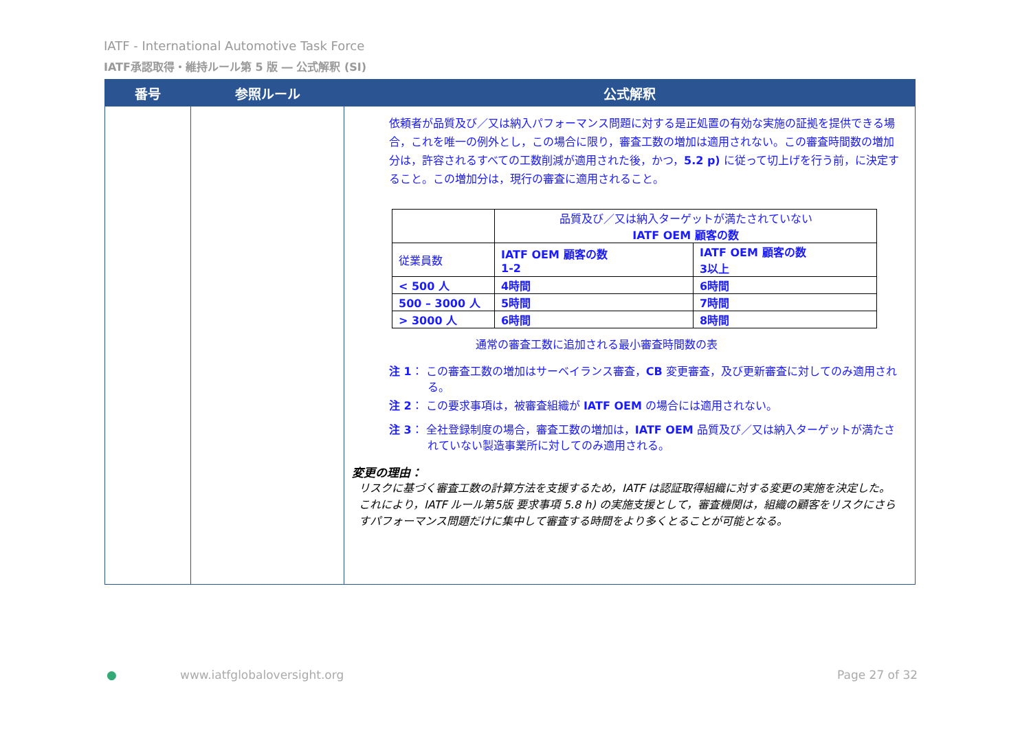IATF - International Automotive Task Force
IATF承認取得・維持ルール第 5 版 ― 公式解釈 (SI)
| 番号 | 参照ルール | 公式解釈 |
| --- | --- | --- |
| | | 依頼者が品質及び／又は納入パフォーマンス問題に対する是正処置の有効な実施の証拠を提供できる場合，これを唯一の例外とし，この場合に限り，審査工数の増加は適用されない。この審査時間数の増加分は，許容されるすべての工数削減が適用された後，かつ， 5.2 p) に従って切上げを行う前，に決定すること。この増加分は，現行の審査に適用されること。 / / 品質及び／又は納入ターゲットが満たされていない IATF OEM 顧客の数 / / / 従業員数 / IATF OEM 顧客の数 1-2 / IATF OEM 顧客の数 3以上 / / < 500 人 / 4時間 / 6時間 / / 500 – 3000 人 / 5時間 / 7時間 / / > 3000 人 / 6時間 / 8時間 / 通常の審査工数に追加される最小審査時間数の表 注 1 ： この審査工数の増加はサーベイランス審査， CB 変更審査，及び更新審査に対してのみ適用される。 注 2 ： この要求事項は，被審査組織が IATF OEM の場合には適用されない。 注 3 ： 全社登録制度の場合，審査工数の増加は， IATF OEM 品質及び／又は納入ターゲットが満たされていない製造事業所に対してのみ適用される。 変更の理由： リスクに基づく審査工数の計算方法を支援するため，IATF は認証取得組織に対する変更の実施を決定した。これにより，IATF ルール第5版 要求事項 5.8 h) の実施支援として，審査機関は，組織の顧客をリスクにさらすパフォーマンス問題だけに集中して審査する時間をより多くとることが可能となる。 |
● www.iatfglobaloversight.org Page 27 of 32